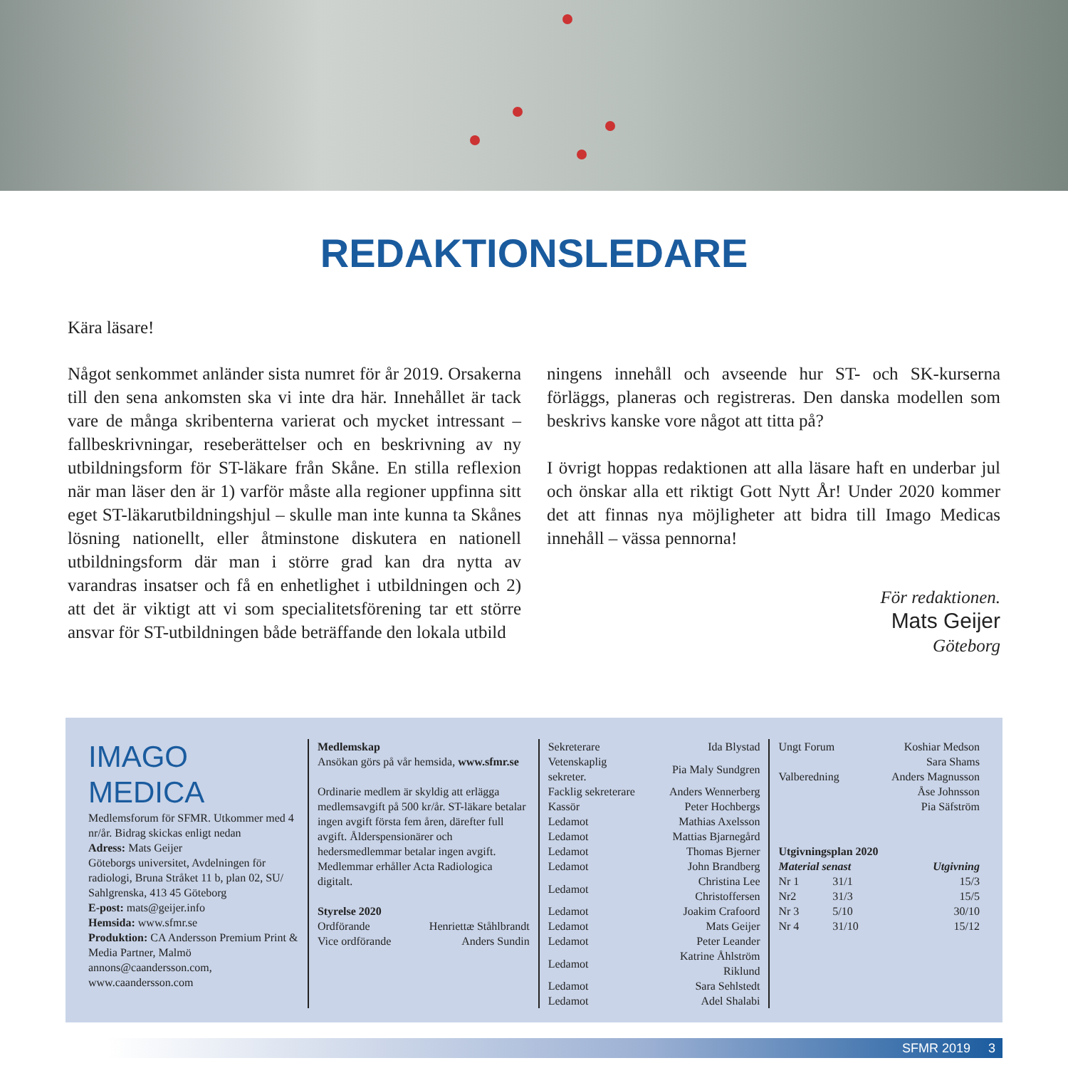REDAKTIONSLEDARE
Kära läsare!
Något senkommet anländer sista numret för år 2019. Orsakerna till den sena ankomsten ska vi inte dra här. Innehållet är tack vare de många skribenterna varierat och mycket intressant – fallbeskrivningar, reseberättelser och en beskrivning av ny utbildningsform för ST-läkare från Skåne. En stilla reflexion när man läser den är 1) varför måste alla regioner uppfinna sitt eget ST-läkarutbildnings­hjul – skulle man inte kunna ta Skånes lösning nationellt, eller åtminstone diskutera en nationell utbildningsform där man i större grad kan dra nytta av varandras insat­ser och få en enhetlighet i utbildningen och 2) att det är viktigt att vi som specialitetsförening tar ett större ansvar för ST-utbildningen både beträffande den lokala utbild­
ningens innehåll och avseende hur ST- och SK-kurserna förläggs, planeras och registreras. Den danska modellen som beskrivs kanske vore något att titta på?
I övrigt hoppas redaktionen att alla läsare haft en under­bar jul och önskar alla ett riktigt Gott Nytt År! Under 2020 kommer det att finnas nya möjligheter att bidra till Imago Medicas innehåll – vässa pennorna!
För redaktionen.
Mats Geijer
Göteborg
IMAGO MEDICA
Medlemsforum för SFMR. Utkommer med 4 nr/år. Bidrag skickas enligt nedan
Adress: Mats Geijer
Göteborgs universitet, Avdelningen för radiologi, Bruna Stråket 11 b, plan 02, SU/ Sahlgrenska, 413 45 Göteborg
E-post: mats@geijer.info
Hemsida: www.sfmr.se
Produktion: CA Andersson Premium Print & Media Partner, Malmö
annons@caandersson.com,
www.caandersson.com
Medlemskap
Ansökan görs på vår hemsida, www.sfmr.se
Ordinarie medlem är skyldig att erlägga medlemsavgift på 500 kr/år. ST-läkare betalar ingen avgift första fem åren, därefter full avgift. Ålderspensionärer och hedersmedlemmar betalar ingen avgift. Medlemmar erhåller Acta Radiologica digitalt.
Styrelse 2020
| Ordförande | Henriettæ Ståhlbrandt |
| Vice ordförande | Anders Sundin |
| Sekreterare | Ida Blystad |
| Vetenskaplig sekreter. | Pia Maly Sundgren |
| Facklig sekreterare | Anders Wennerberg |
| Kassör | Peter Hochbergs |
| Ledamot | Mathias Axelsson |
| Ledamot | Mattias Bjarnegård |
| Ledamot | Thomas Bjerner |
| Ledamot | John Brandberg |
| Ledamot | Christina Lee Christoffersen |
| Ledamot | Joakim Crafoord |
| Ledamot | Mats Geijer |
| Ledamot | Peter Leander |
| Ledamot | Katrine Åhlström Riklund |
| Ledamot | Sara Sehlstedt |
| Ledamot | Adel Shalabi |
| Ungt Forum | Koshiar Medson |
| | Sara Shams |
| Valberedning | Anders Magnusson |
| | Åse Johnsson |
| | Pia Säfström |
Utgivningsplan 2020
| Material senast | | Utgivning |
| --- | --- | --- |
| Nr 1 | 31/1 | 15/3 |
| Nr2 | 31/3 | 15/5 |
| Nr 3 | 5/10 | 30/10 |
| Nr 4 | 31/10 | 15/12 |
SFMR 2019 3